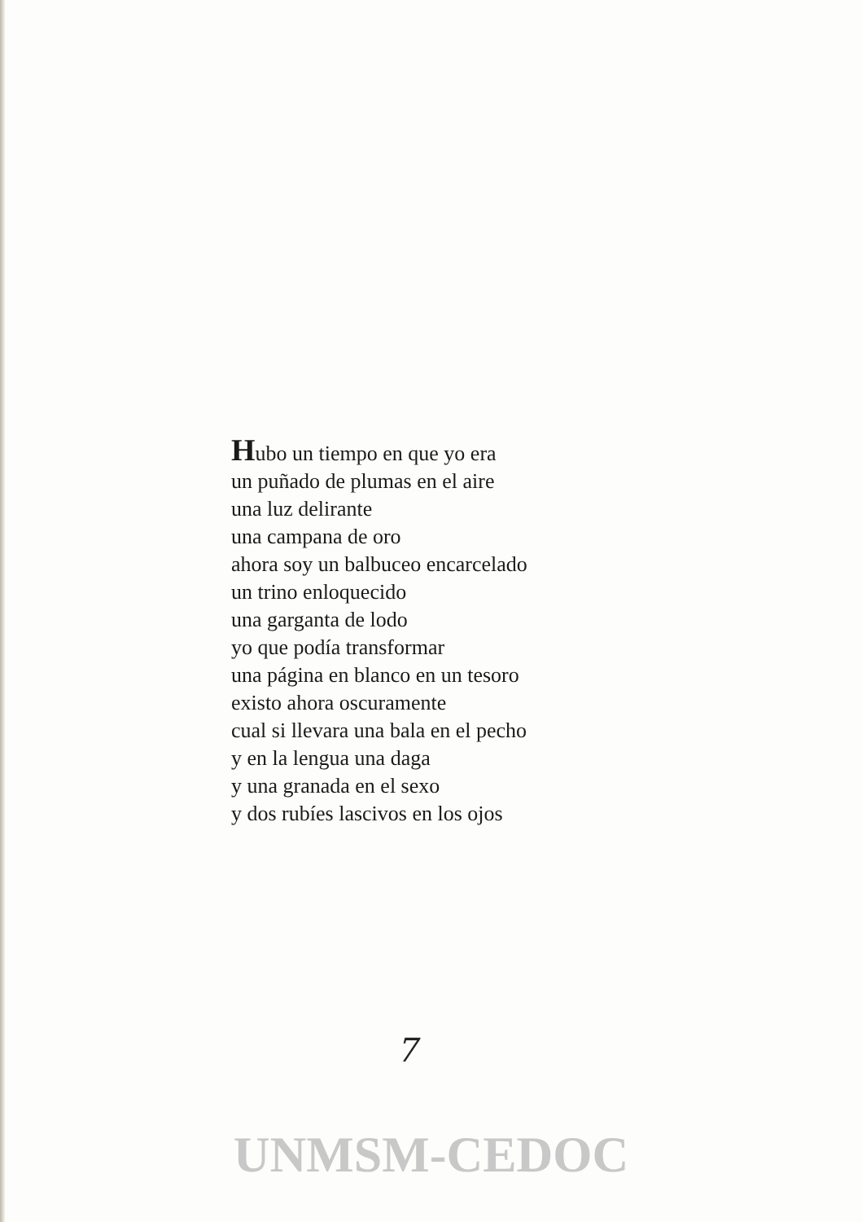Hubo un tiempo en que yo era
un puñado de plumas en el aire
una luz delirante
una campana de oro
ahora soy un balbuceo encarcelado
un trino enloquecido
una garganta de lodo
yo que podía transformar
una página en blanco en un tesoro
existo ahora oscuramente
cual si llevara una bala en el pecho
y en la lengua una daga
y una granada en el sexo
y dos rubíes lascivos en los ojos
7
UNMSM-CEDOC